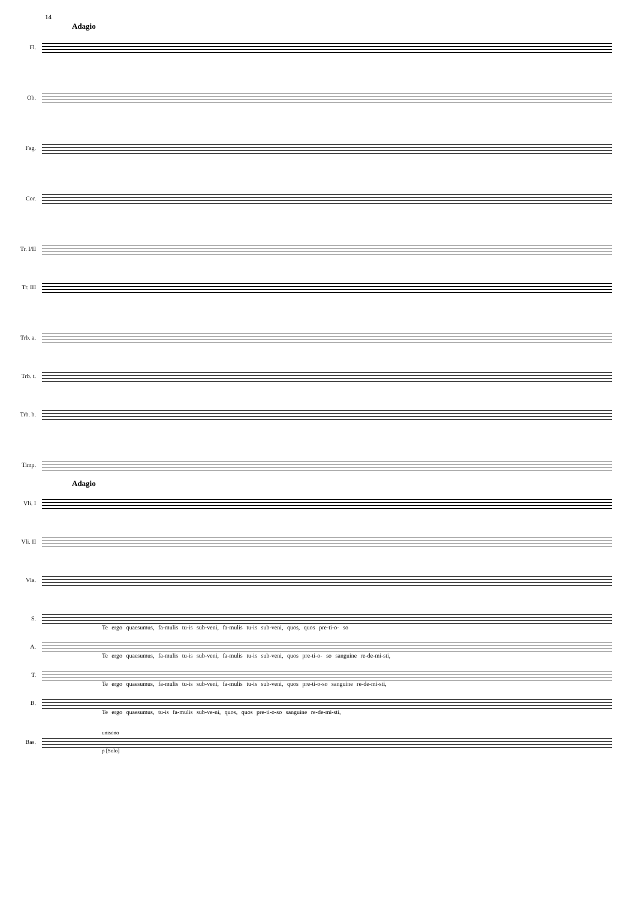14
Adagio
Fl.
Ob.
Fag.
Cor.
Tr. I/II
Tr. III
Trb. a.
Trb. t.
Trb. b.
Timp.
Adagio
Vli. I
Vli. II
Vla.
S.
Te ergo quaesumus, fa-mulis tu-is sub-veni, fa-mulis tu-is sub-veni, quos, quos pre-ti-o- so
A.
Te ergo quaesumus, fa-mulis tu-is sub-veni, fa-mulis tu-is sub-veni, quos pre-ti-o- so sanguine re-de-mi-sti,
T.
Te ergo quaesumus, fa-mulis tu-is sub-veni, fa-mulis tu-is sub-veni, quos pre-ti-o-so sanguine re-de-mi-sti,
B.
Te ergo quaesumus, tu-is fa-mulis sub-ve-ni, quos, quos pre-ti-o-so sanguine re-de-mi-sti,
unisono
Bas.
p [Solo]